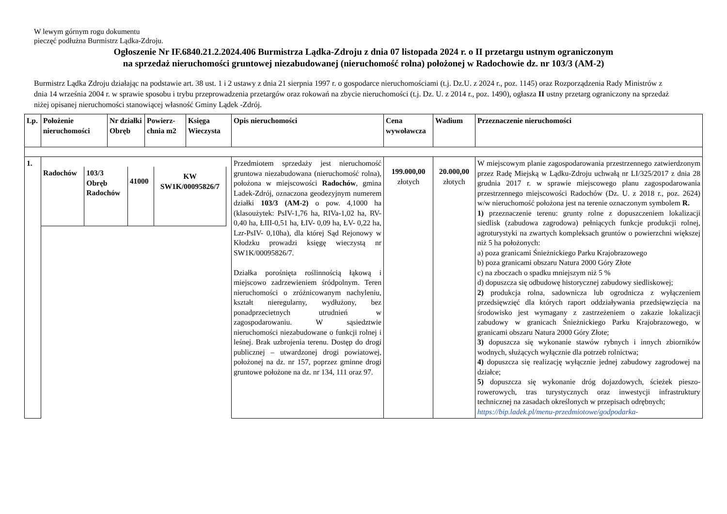W lewym górnym rogu dokumentu
pieczęć podłużna Burmistrz Lądka-Zdroju.
Ogłoszenie Nr IF.6840.21.2.2024.406 Burmistrza Lądka-Zdroju z dnia 07 listopada 2024 r. o II przetargu ustnym ograniczonym
na sprzedaż nieruchomości gruntowej niezabudowanej (nieruchomość rolna) położonej w Radochowie dz. nr 103/3 (AM-2)
Burmistrz Lądka Zdroju działając na podstawie art. 38 ust. 1 i 2 ustawy z dnia 21 sierpnia 1997 r. o gospodarce nieruchomościami (t.j. Dz.U. z 2024 r., poz. 1145) oraz Rozporządzenia Rady Ministrów z dnia 14 września 2004 r. w sprawie sposobu i trybu przeprowadzenia przetargów oraz rokowań na zbycie nieruchomości (t.j. Dz. U. z 2014 r., poz. 1490), ogłasza II ustny przetarg ograniczony na sprzedaż niżej opisanej nieruchomości stanowiącej własność Gminy Lądek -Zdrój.
| Lp. | Położenie nieruchomości | Nr działki Obręb | Powierz-chnia m2 | Księga Wieczysta | Opis nieruchomości | Cena wywoławcza | Wadium | Przeznaczenie nieruchomości |
| --- | --- | --- | --- | --- | --- | --- | --- | --- |
| 1. | / Radochów / 103/3 Obręb Radochów / 41000 / KW SW1K/00095826/7 / | | | | Przedmiotem sprzedaży jest nieruchomość gruntowa niezabudowana (nieruchomość rolna), położona w miejscowości Radochów , gmina Ladek-Zdrój, oznaczona geodezyjnym numerem działki 103/3 (AM-2) o pow. 4,1000 ha (klasoużytek: PsIV-1,76 ha, RIVa-1,02 ha, RV-0,40 ha, ŁIII-0,51 ha, ŁIV- 0,09 ha, ŁV- 0,22 ha, Lzr-PsIV- 0,10ha), dla której Sąd Rejonowy w Kłodzku prowadzi księgę wieczystą nr SW1K/00095826/7. Działka porośnięta roślinnością łąkową i miejscowo zadrzewieniem śródpolnym. Teren nieruchomości o zróżnicowanym nachyleniu, kształt nieregularny, wydłużony, bez ponadprzecietnych utrudnień w zagospodarowaniu. W sąsiedztwie nieruchomości niezabudowane o funkcji rolnej i leśnej. Brak uzbrojenia terenu. Dostęp do drogi publicznej – utwardzonej drogi powiatowej, położonej na dz. nr 157, poprzez gminne drogi gruntowe położone na dz. nr 134, 111 oraz 97. | 199.000,00 złotych | 20.000,00 złotych | W miejscowym planie zagospodarowania przestrzennego zatwierdzonym przez Radę Miejską w Lądku-Zdroju uchwałą nr LI/325/2017 z dnia 28 grudnia 2017 r. w sprawie miejscowego planu zagospodarowania przestrzennego miejscowości Radochów (Dz. U. z 2018 r., poz. 2624) w/w nieruchomość położona jest na terenie oznaczonym symbolem R. 1) przeznaczenie terenu: grunty rolne z dopuszczeniem lokalizacji siedlisk (zabudowa zagrodowa) pełniących funkcje produkcji rolnej, agroturystyki na zwartych kompleksach gruntów o powierzchni większej niż 5 ha położonych: a) poza granicami Śnieżnickiego Parku Krajobrazowego b) poza granicami obszaru Natura 2000 Góry Złote c) na zboczach o spadku mniejszym niż 5 % d) dopuszcza się odbudowę historycznej zabudowy siedliskowej; 2) produkcja rolna, sadownicza lub ogrodnicza z wyłączeniem przedsięwzięć dla których raport oddziaływania przedsięwzięcia na środowisko jest wymagany z zastrzeżeniem o zakazie lokalizacji zabudowy w granicach Śnieżnickiego Parku Krajobrazowego, w granicami obszaru Natura 2000 Góry Złote; 3) dopuszcza się wykonanie stawów rybnych i innych zbiorników wodnych, służących wyłącznie dla potrzeb rolnictwa; 4) dopuszcza się realizację wyłącznie jednej zabudowy zagrodowej na działce; 5) dopuszcza się wykonanie dróg dojazdowych, ścieżek pieszo-rowerowych, tras turystycznych oraz inwestycji infrastruktury technicznej na zasadach określonych w przepisach odrębnych; https://bip.ladek.pl/menu-przedmiotowe/godpodarka- |